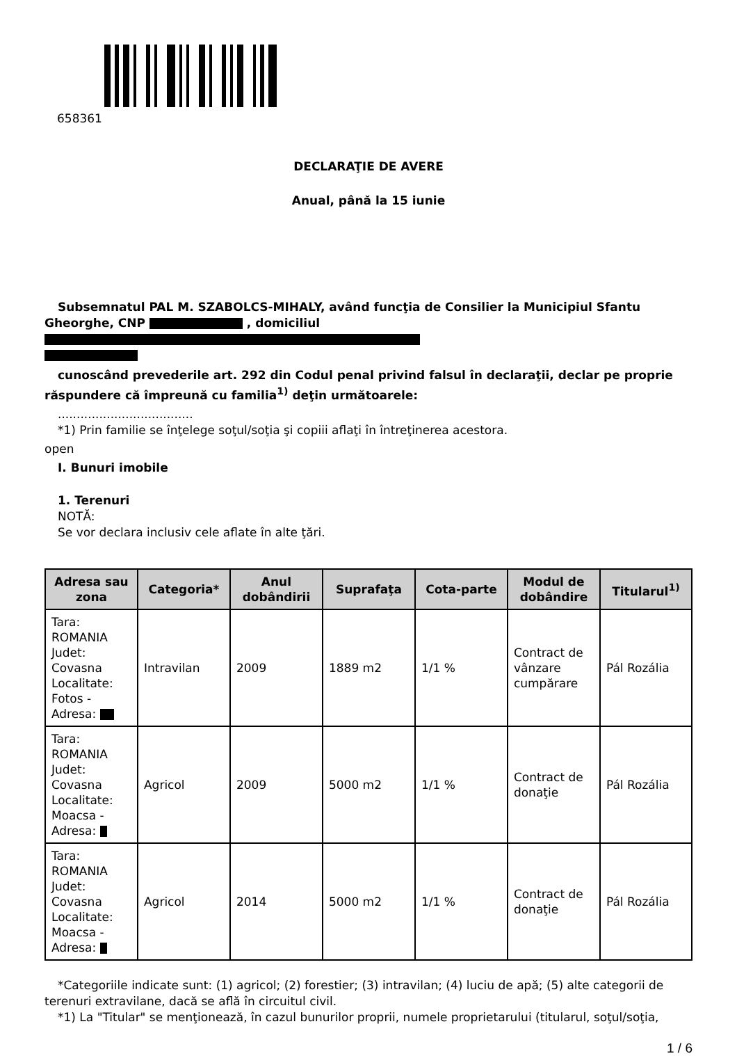658361
DECLARAŢIE DE AVERE
Anual, până la 15 iunie
Subsemnatul PAL M. SZABOLCS-MIHALY, având funcţia de Consilier la Municipiul Sfantu
Gheorghe, CNP , domiciliul
cunoscând prevederile art. 292 din Codul penal privind falsul în declaraţii, declar pe proprie
răspundere că împreună cu familia<sup>1)</sup> deţin următoarele:
....................................
*1) Prin familie se înţelege soţul/soţia şi copiii aflaţi în întreţinerea acestora.
open
I. Bunuri imobile
1. Terenuri
NOTĂ:
Se vor declara inclusiv cele aflate în alte ţări.
| Adresa sau zona | Categoria* | Anul dobândirii | Suprafaţa | Cota-parte | Modul de dobândire | Titularul<sup>1)</sup> |
| --- | --- | --- | --- | --- | --- | --- |
| Tara: ROMANIA Judet: Covasna Localitate: Fotos - Adresa: | Intravilan | 2009 | 1889 m2 | 1/1 % | Contract de vânzare cumpărare | Pál Rozália |
| Tara: ROMANIA Judet: Covasna Localitate: Moacsa - Adresa: | Agricol | 2009 | 5000 m2 | 1/1 % | Contract de donaţie | Pál Rozália |
| Tara: ROMANIA Judet: Covasna Localitate: Moacsa - Adresa: | Agricol | 2014 | 5000 m2 | 1/1 % | Contract de donaţie | Pál Rozália |
*Categoriile indicate sunt: (1) agricol; (2) forestier; (3) intravilan; (4) luciu de apă; (5) alte categorii de
terenuri extravilane, dacă se află în circuitul civil.
*1) La "Titular" se menţionează, în cazul bunurilor proprii, numele proprietarului (titularul, soţul/soţia,
1 / 6